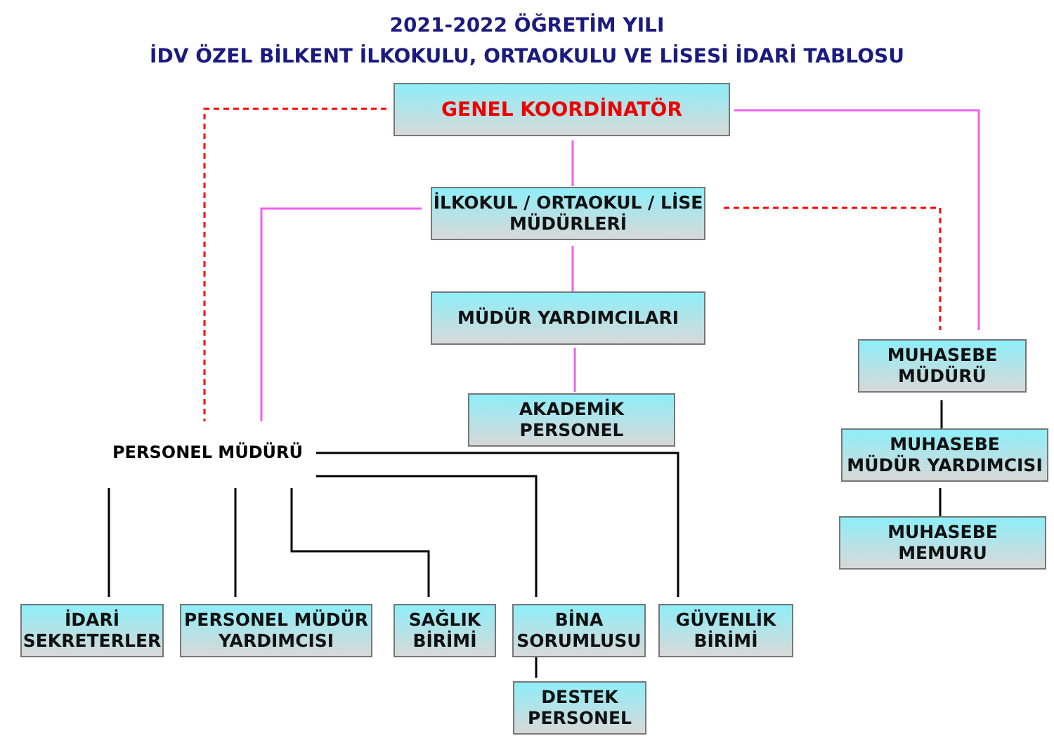2021-2022 ÖĞRETİM YILI
İDV ÖZEL BİLKENT İLKOKULU, ORTAOKULU VE LİSESİ İDARİ TABLOSU
GENEL KOORDİNATÖR
İLKOKUL / ORTAOKUL / LİSE
MÜDÜRLERİ
MÜDÜR YARDIMCILARI
AKADEMİK
PERSONEL
MUHASEBE
MÜDÜRÜ
MUHASEBE
MÜDÜR YARDIMCISI
MUHASEBE
MEMURU
PERSONEL MÜDÜRÜ
İDARİ
SEKRETERLER
PERSONEL MÜDÜR
YARDIMCISI
SAĞLIK
BİRİMİ
BİNA
SORUMLUSU
GÜVENLİK
BİRİMİ
DESTEK
PERSONEL